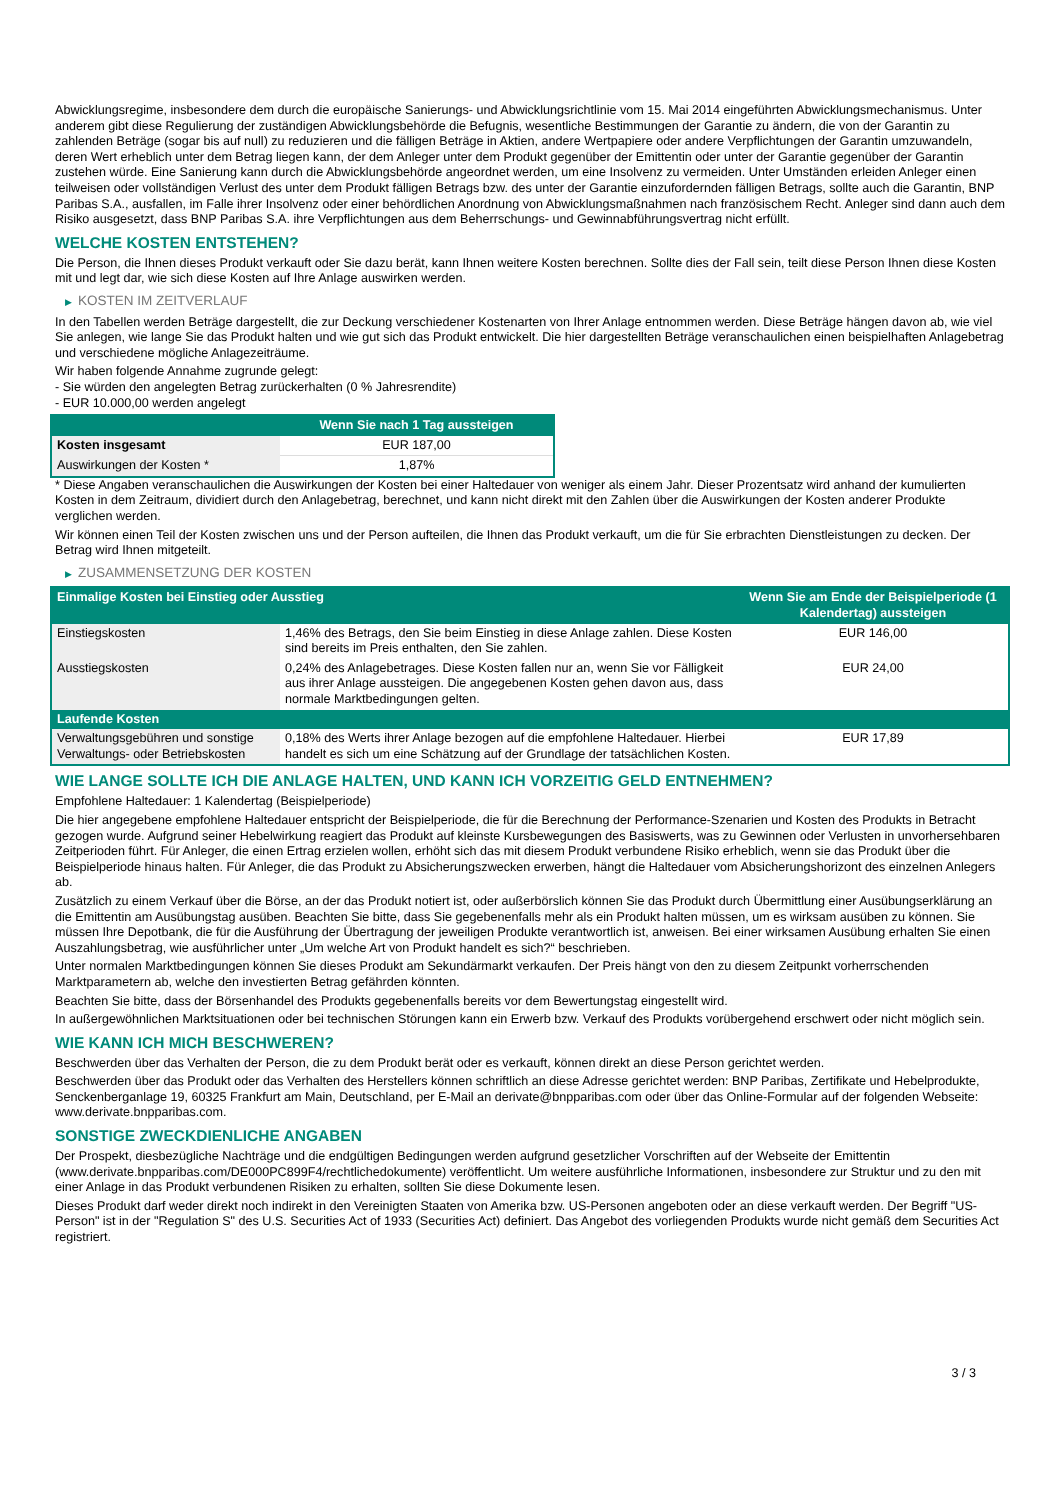Abwicklungsregime, insbesondere dem durch die europäische Sanierungs- und Abwicklungsrichtlinie vom 15. Mai 2014 eingeführten Abwicklungsmechanismus. Unter anderem gibt diese Regulierung der zuständigen Abwicklungsbehörde die Befugnis, wesentliche Bestimmungen der Garantie zu ändern, die von der Garantin zu zahlenden Beträge (sogar bis auf null) zu reduzieren und die fälligen Beträge in Aktien, andere Wertpapiere oder andere Verpflichtungen der Garantin umzuwandeln, deren Wert erheblich unter dem Betrag liegen kann, der dem Anleger unter dem Produkt gegenüber der Emittentin oder unter der Garantie gegenüber der Garantin zustehen würde. Eine Sanierung kann durch die Abwicklungsbehörde angeordnet werden, um eine Insolvenz zu vermeiden. Unter Umständen erleiden Anleger einen teilweisen oder vollständigen Verlust des unter dem Produkt fälligen Betrags bzw. des unter der Garantie einzufordernden fälligen Betrags, sollte auch die Garantin, BNP Paribas S.A., ausfallen, im Falle ihrer Insolvenz oder einer behördlichen Anordnung von Abwicklungsmaßnahmen nach französischem Recht. Anleger sind dann auch dem Risiko ausgesetzt, dass BNP Paribas S.A. ihre Verpflichtungen aus dem Beherrschungs- und Gewinnabführungsvertrag nicht erfüllt.
WELCHE KOSTEN ENTSTEHEN?
Die Person, die Ihnen dieses Produkt verkauft oder Sie dazu berät, kann Ihnen weitere Kosten berechnen. Sollte dies der Fall sein, teilt diese Person Ihnen diese Kosten mit und legt dar, wie sich diese Kosten auf Ihre Anlage auswirken werden.
▶ KOSTEN IM ZEITVERLAUF
In den Tabellen werden Beträge dargestellt, die zur Deckung verschiedener Kostenarten von Ihrer Anlage entnommen werden. Diese Beträge hängen davon ab, wie viel Sie anlegen, wie lange Sie das Produkt halten und wie gut sich das Produkt entwickelt. Die hier dargestellten Beträge veranschaulichen einen beispielhaften Anlagebetrag und verschiedene mögliche Anlagezeiträume.
Wir haben folgende Annahme zugrunde gelegt:
- Sie würden den angelegten Betrag zurückerhalten (0 % Jahresrendite)
- EUR 10.000,00 werden angelegt
| | Wenn Sie nach 1 Tag aussteigen |
| --- | --- |
| Kosten insgesamt | EUR 187,00 |
| Auswirkungen der Kosten * | 1,87% |
* Diese Angaben veranschaulichen die Auswirkungen der Kosten bei einer Haltedauer von weniger als einem Jahr. Dieser Prozentsatz wird anhand der kumulierten Kosten in dem Zeitraum, dividiert durch den Anlagebetrag, berechnet, und kann nicht direkt mit den Zahlen über die Auswirkungen der Kosten anderer Produkte verglichen werden.
Wir können einen Teil der Kosten zwischen uns und der Person aufteilen, die Ihnen das Produkt verkauft, um die für Sie erbrachten Dienstleistungen zu decken. Der Betrag wird Ihnen mitgeteilt.
▶ ZUSAMMENSETZUNG DER KOSTEN
| Einmalige Kosten bei Einstieg oder Ausstieg | | Wenn Sie am Ende der Beispielperiode (1 Kalendertag) aussteigen |
| --- | --- | --- |
| Einstiegskosten | 1,46% des Betrags, den Sie beim Einstieg in diese Anlage zahlen. Diese Kosten sind bereits im Preis enthalten, den Sie zahlen. | EUR 146,00 |
| Ausstiegskosten | 0,24% des Anlagebetrages. Diese Kosten fallen nur an, wenn Sie vor Fälligkeit aus ihrer Anlage aussteigen. Die angegebenen Kosten gehen davon aus, dass normale Marktbedingungen gelten. | EUR 24,00 |
| Laufende Kosten | | |
| Verwaltungsgebühren und sonstige Verwaltungs- oder Betriebskosten | 0,18% des Werts ihrer Anlage bezogen auf die empfohlene Haltedauer. Hierbei handelt es sich um eine Schätzung auf der Grundlage der tatsächlichen Kosten. | EUR 17,89 |
WIE LANGE SOLLTE ICH DIE ANLAGE HALTEN, UND KANN ICH VORZEITIG GELD ENTNEHMEN?
Empfohlene Haltedauer: 1 Kalendertag (Beispielperiode)
Die hier angegebene empfohlene Haltedauer entspricht der Beispielperiode, die für die Berechnung der Performance-Szenarien und Kosten des Produkts in Betracht gezogen wurde. Aufgrund seiner Hebelwirkung reagiert das Produkt auf kleinste Kursbewegungen des Basiswerts, was zu Gewinnen oder Verlusten in unvorhersehbaren Zeitperioden führt. Für Anleger, die einen Ertrag erzielen wollen, erhöht sich das mit diesem Produkt verbundene Risiko erheblich, wenn sie das Produkt über die Beispielperiode hinaus halten. Für Anleger, die das Produkt zu Absicherungszwecken erwerben, hängt die Haltedauer vom Absicherungshorizont des einzelnen Anlegers ab.
Zusätzlich zu einem Verkauf über die Börse, an der das Produkt notiert ist, oder außerbörslich können Sie das Produkt durch Übermittlung einer Ausübungserklärung an die Emittentin am Ausübungstag ausüben. Beachten Sie bitte, dass Sie gegebenenfalls mehr als ein Produkt halten müssen, um es wirksam ausüben zu können. Sie müssen Ihre Depotbank, die für die Ausführung der Übertragung der jeweiligen Produkte verantwortlich ist, anweisen. Bei einer wirksamen Ausübung erhalten Sie einen Auszahlungsbetrag, wie ausführlicher unter „Um welche Art von Produkt handelt es sich?“ beschrieben.
Unter normalen Marktbedingungen können Sie dieses Produkt am Sekundärmarkt verkaufen. Der Preis hängt von den zu diesem Zeitpunkt vorherrschenden Marktparametern ab, welche den investierten Betrag gefährden könnten.
Beachten Sie bitte, dass der Börsenhandel des Produkts gegebenenfalls bereits vor dem Bewertungstag eingestellt wird.
In außergewöhnlichen Marktsituationen oder bei technischen Störungen kann ein Erwerb bzw. Verkauf des Produkts vorübergehend erschwert oder nicht möglich sein.
WIE KANN ICH MICH BESCHWEREN?
Beschwerden über das Verhalten der Person, die zu dem Produkt berät oder es verkauft, können direkt an diese Person gerichtet werden.
Beschwerden über das Produkt oder das Verhalten des Herstellers können schriftlich an diese Adresse gerichtet werden: BNP Paribas, Zertifikate und Hebelprodukte, Senckenberganlage 19, 60325 Frankfurt am Main, Deutschland, per E-Mail an derivate@bnpparibas.com oder über das Online-Formular auf der folgenden Webseite: www.derivate.bnpparibas.com.
SONSTIGE ZWECKDIENLICHE ANGABEN
Der Prospekt, diesbezügliche Nachträge und die endgültigen Bedingungen werden aufgrund gesetzlicher Vorschriften auf der Webseite der Emittentin (www.derivate.bnpparibas.com/DE000PC899F4/rechtlichedokumente) veröffentlicht. Um weitere ausführliche Informationen, insbesondere zur Struktur und zu den mit einer Anlage in das Produkt verbundenen Risiken zu erhalten, sollten Sie diese Dokumente lesen.
Dieses Produkt darf weder direkt noch indirekt in den Vereinigten Staaten von Amerika bzw. US-Personen angeboten oder an diese verkauft werden. Der Begriff "US-Person" ist in der "Regulation S" des U.S. Securities Act of 1933 (Securities Act) definiert. Das Angebot des vorliegenden Produkts wurde nicht gemäß dem Securities Act registriert.
3 / 3